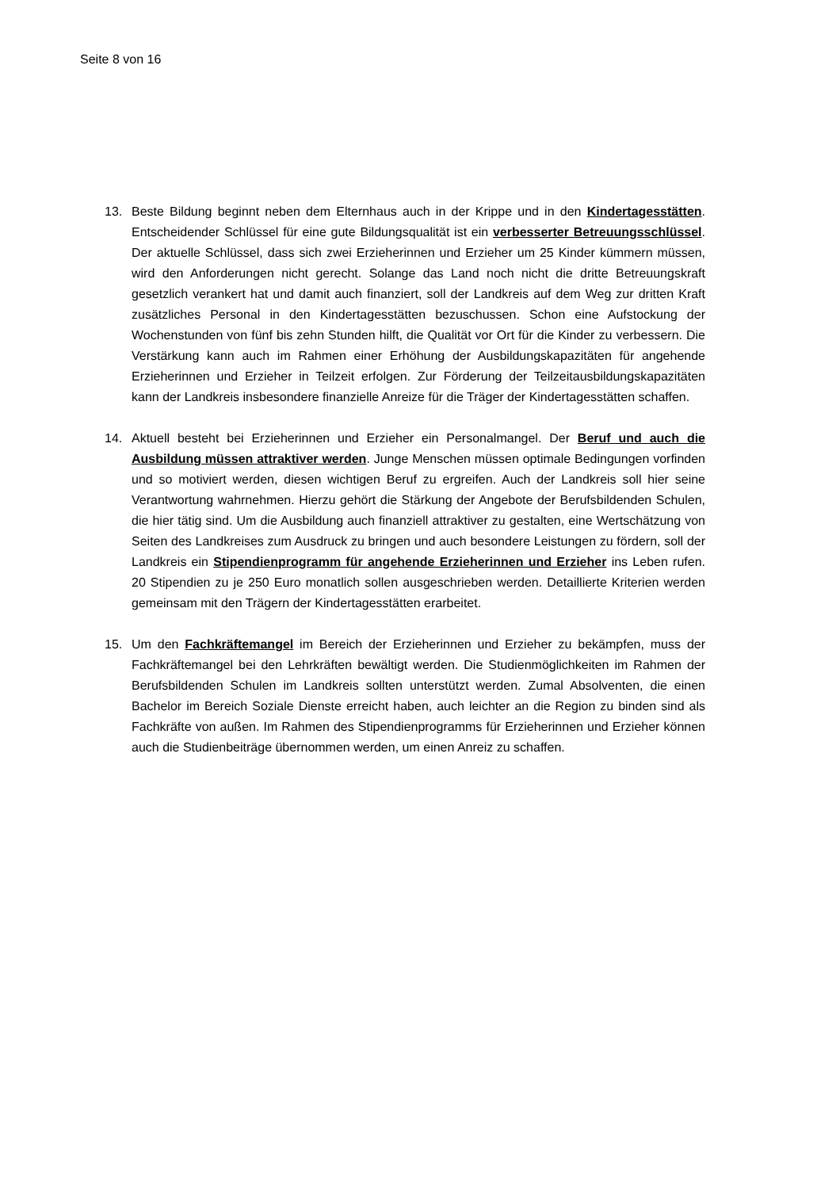Seite 8 von 16
13. Beste Bildung beginnt neben dem Elternhaus auch in der Krippe und in den Kindertagesstätten. Entscheidender Schlüssel für eine gute Bildungsqualität ist ein verbesserter Betreuungsschlüssel. Der aktuelle Schlüssel, dass sich zwei Erzieherinnen und Erzieher um 25 Kinder kümmern müssen, wird den Anforderungen nicht gerecht. Solange das Land noch nicht die dritte Betreuungskraft gesetzlich verankert hat und damit auch finanziert, soll der Landkreis auf dem Weg zur dritten Kraft zusätzliches Personal in den Kindertagesstätten bezuschussen. Schon eine Aufstockung der Wochenstunden von fünf bis zehn Stunden hilft, die Qualität vor Ort für die Kinder zu verbessern. Die Verstärkung kann auch im Rahmen einer Erhöhung der Ausbildungskapazitäten für angehende Erzieherinnen und Erzieher in Teilzeit erfolgen. Zur Förderung der Teilzeitausbildungskapazitäten kann der Landkreis insbesondere finanzielle Anreize für die Träger der Kindertagesstätten schaffen.
14. Aktuell besteht bei Erzieherinnen und Erzieher ein Personalmangel. Der Beruf und auch die Ausbildung müssen attraktiver werden. Junge Menschen müssen optimale Bedingungen vorfinden und so motiviert werden, diesen wichtigen Beruf zu ergreifen. Auch der Landkreis soll hier seine Verantwortung wahrnehmen. Hierzu gehört die Stärkung der Angebote der Berufsbildenden Schulen, die hier tätig sind. Um die Ausbildung auch finanziell attraktiver zu gestalten, eine Wertschätzung von Seiten des Landkreises zum Ausdruck zu bringen und auch besondere Leistungen zu fördern, soll der Landkreis ein Stipendienprogramm für angehende Erzieherinnen und Erzieher ins Leben rufen. 20 Stipendien zu je 250 Euro monatlich sollen ausgeschrieben werden. Detaillierte Kriterien werden gemeinsam mit den Trägern der Kindertagesstätten erarbeitet.
15. Um den Fachkräftemangel im Bereich der Erzieherinnen und Erzieher zu bekämpfen, muss der Fachkräftemangel bei den Lehrkräften bewältigt werden. Die Studienmöglichkeiten im Rahmen der Berufsbildenden Schulen im Landkreis sollten unterstützt werden. Zumal Absolventen, die einen Bachelor im Bereich Soziale Dienste erreicht haben, auch leichter an die Region zu binden sind als Fachkräfte von außen. Im Rahmen des Stipendienprogramms für Erzieherinnen und Erzieher können auch die Studienbeiträge übernommen werden, um einen Anreiz zu schaffen.